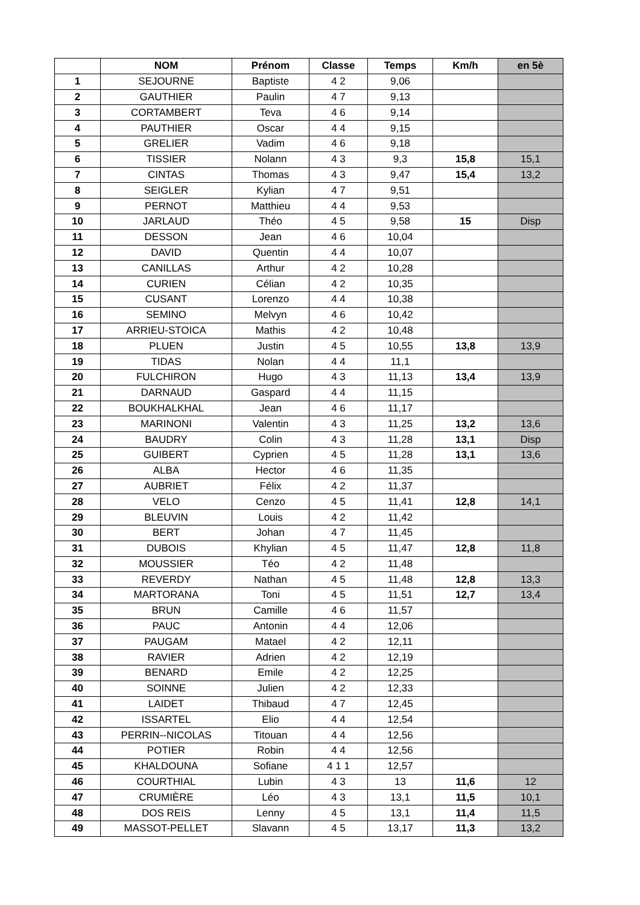| | NOM | Prénom | Classe | Temps | Km/h | en 5è |
| --- | --- | --- | --- | --- | --- | --- |
| 1 | SEJOURNE | Baptiste | 4 2 | 9,06 | | |
| 2 | GAUTHIER | Paulin | 4 7 | 9,13 | | |
| 3 | CORTAMBERT | Teva | 4 6 | 9,14 | | |
| 4 | PAUTHIER | Oscar | 4 4 | 9,15 | | |
| 5 | GRELIER | Vadim | 4 6 | 9,18 | | |
| 6 | TISSIER | Nolann | 4 3 | 9,3 | 15,8 | 15,1 |
| 7 | CINTAS | Thomas | 4 3 | 9,47 | 15,4 | 13,2 |
| 8 | SEIGLER | Kylian | 4 7 | 9,51 | | |
| 9 | PERNOT | Matthieu | 4 4 | 9,53 | | |
| 10 | JARLAUD | Théo | 4 5 | 9,58 | 15 | Disp |
| 11 | DESSON | Jean | 4 6 | 10,04 | | |
| 12 | DAVID | Quentin | 4 4 | 10,07 | | |
| 13 | CANILLAS | Arthur | 4 2 | 10,28 | | |
| 14 | CURIEN | Célian | 4 2 | 10,35 | | |
| 15 | CUSANT | Lorenzo | 4 4 | 10,38 | | |
| 16 | SEMINO | Melvyn | 4 6 | 10,42 | | |
| 17 | ARRIEU-STOICA | Mathis | 4 2 | 10,48 | | |
| 18 | PLUEN | Justin | 4 5 | 10,55 | 13,8 | 13,9 |
| 19 | TIDAS | Nolan | 4 4 | 11,1 | | |
| 20 | FULCHIRON | Hugo | 4 3 | 11,13 | 13,4 | 13,9 |
| 21 | DARNAUD | Gaspard | 4 4 | 11,15 | | |
| 22 | BOUKHALKHAL | Jean | 4 6 | 11,17 | | |
| 23 | MARINONI | Valentin | 4 3 | 11,25 | 13,2 | 13,6 |
| 24 | BAUDRY | Colin | 4 3 | 11,28 | 13,1 | Disp |
| 25 | GUIBERT | Cyprien | 4 5 | 11,28 | 13,1 | 13,6 |
| 26 | ALBA | Hector | 4 6 | 11,35 | | |
| 27 | AUBRIET | Félix | 4 2 | 11,37 | | |
| 28 | VELO | Cenzo | 4 5 | 11,41 | 12,8 | 14,1 |
| 29 | BLEUVIN | Louis | 4 2 | 11,42 | | |
| 30 | BERT | Johan | 4 7 | 11,45 | | |
| 31 | DUBOIS | Khylian | 4 5 | 11,47 | 12,8 | 11,8 |
| 32 | MOUSSIER | Téo | 4 2 | 11,48 | | |
| 33 | REVERDY | Nathan | 4 5 | 11,48 | 12,8 | 13,3 |
| 34 | MARTORANA | Toni | 4 5 | 11,51 | 12,7 | 13,4 |
| 35 | BRUN | Camille | 4 6 | 11,57 | | |
| 36 | PAUC | Antonin | 4 4 | 12,06 | | |
| 37 | PAUGAM | Matael | 4 2 | 12,11 | | |
| 38 | RAVIER | Adrien | 4 2 | 12,19 | | |
| 39 | BENARD | Emile | 4 2 | 12,25 | | |
| 40 | SOINNE | Julien | 4 2 | 12,33 | | |
| 41 | LAIDET | Thibaud | 4 7 | 12,45 | | |
| 42 | ISSARTEL | Elio | 4 4 | 12,54 | | |
| 43 | PERRIN--NICOLAS | Titouan | 4 4 | 12,56 | | |
| 44 | POTIER | Robin | 4 4 | 12,56 | | |
| 45 | KHALDOUNA | Sofiane | 4 1 1 | 12,57 | | |
| 46 | COURTHIAL | Lubin | 4 3 | 13 | 11,6 | 12 |
| 47 | CRUMIÈRE | Léo | 4 3 | 13,1 | 11,5 | 10,1 |
| 48 | DOS REIS | Lenny | 4 5 | 13,1 | 11,4 | 11,5 |
| 49 | MASSOT-PELLET | Slavann | 4 5 | 13,17 | 11,3 | 13,2 |